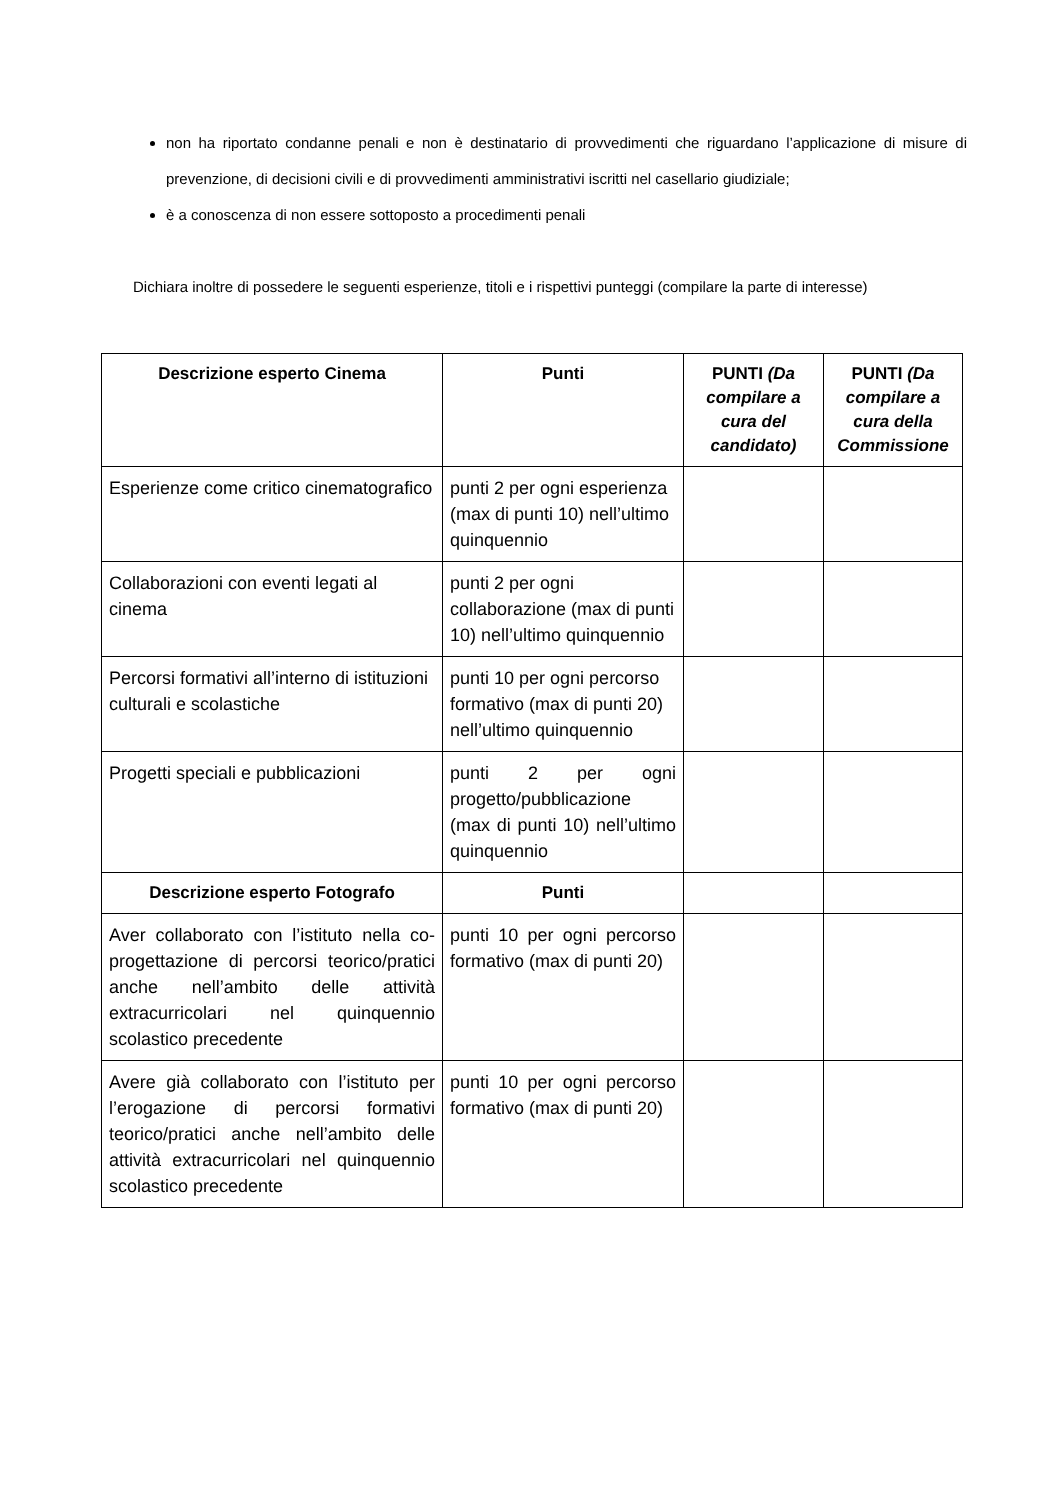non ha riportato condanne penali e non è destinatario di provvedimenti che riguardano l’applicazione di misure di prevenzione, di decisioni civili e di provvedimenti amministrativi iscritti nel casellario giudiziale;
è a conoscenza di non essere sottoposto a procedimenti penali
Dichiara inoltre di possedere le seguenti esperienze, titoli e i rispettivi punteggi (compilare la parte di interesse)
| Descrizione esperto Cinema | Punti | PUNTI (Da compilare a cura del candidato) | PUNTI (Da compilare a cura della Commissione |
| --- | --- | --- | --- |
| Esperienze come critico cinematografico | punti 2 per ogni esperienza (max di punti 10) nell’ultimo quinquennio | | |
| Collaborazioni con eventi legati al cinema | punti 2 per ogni collaborazione (max di punti 10) nell’ultimo quinquennio | | |
| Percorsi formativi all’interno di istituzioni culturali e scolastiche | punti 10 per ogni percorso formativo (max di punti 20) nell’ultimo quinquennio | | |
| Progetti speciali e pubblicazioni | punti 2 per ogni progetto/pubblicazione (max di punti 10) nell’ultimo quinquennio | | |
| Descrizione esperto Fotografo | Punti | | |
| Aver collaborato con l’istituto nella co-progettazione di percorsi teorico/pratici anche nell’ambito delle attività extracurricolari nel quinquennio scolastico precedente | punti 10 per ogni percorso formativo (max di punti 20) | | |
| Avere già collaborato con l’istituto per l’erogazione di percorsi formativi teorico/pratici anche nell’ambito delle attività extracurricolari nel quinquennio scolastico precedente | punti 10 per ogni percorso formativo (max di punti 20) | | |